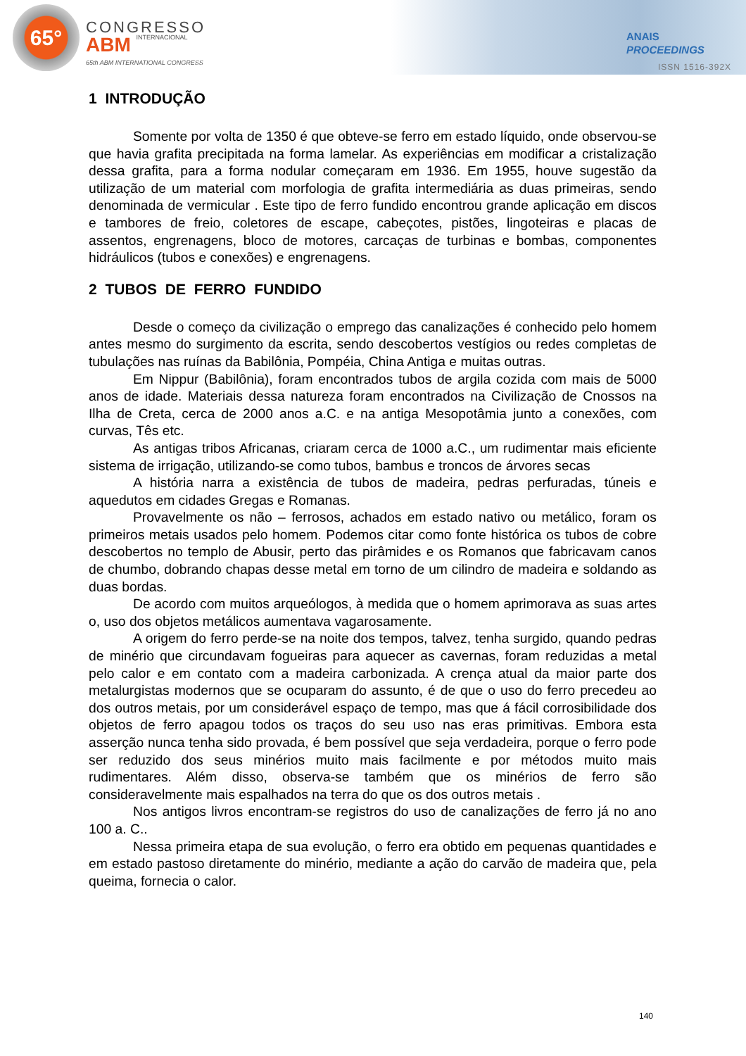65° CONGRESSO
ABM INTERNACIONAL
65th ABM INTERNATIONAL CONGRESS
ANAIS
PROCEEDINGS
ISSN 1516-392X
1 INTRODUÇÃO
Somente por volta de 1350 é que obteve-se ferro em estado líquido, onde observou-se que havia grafita precipitada na forma lamelar. As experiências em modificar a cristalização dessa grafita, para a forma nodular começaram em 1936. Em 1955, houve sugestão da utilização de um material com morfologia de grafita intermediária as duas primeiras, sendo denominada de vermicular . Este tipo de ferro fundido encontrou grande aplicação em discos e tambores de freio, coletores de escape, cabeçotes, pistões, lingoteiras e placas de assentos, engrenagens, bloco de motores, carcaças de turbinas e bombas, componentes hidráulicos (tubos e conexões) e engrenagens.
2 TUBOS DE FERRO FUNDIDO
Desde o começo da civilização o emprego das canalizações é conhecido pelo homem antes mesmo do surgimento da escrita, sendo descobertos vestígios ou redes completas de tubulações nas ruínas da Babilônia, Pompéia, China Antiga e muitas outras.
Em Nippur (Babilônia), foram encontrados tubos de argila cozida com mais de 5000 anos de idade. Materiais dessa natureza foram encontrados na Civilização de Cnossos na Ilha de Creta, cerca de 2000 anos a.C. e na antiga Mesopotâmia junto a conexões, com curvas, Tês etc.
As antigas tribos Africanas, criaram cerca de 1000 a.C., um rudimentar mais eficiente sistema de irrigação, utilizando-se como tubos, bambus e troncos de árvores secas
A história narra a existência de tubos de madeira, pedras perfuradas, túneis e aquedutos em cidades Gregas e Romanas.
Provavelmente os não – ferrosos, achados em estado nativo ou metálico, foram os primeiros metais usados pelo homem. Podemos citar como fonte histórica os tubos de cobre descobertos no templo de Abusir, perto das pirâmides e os Romanos que fabricavam canos de chumbo, dobrando chapas desse metal em torno de um cilindro de madeira e soldando as duas bordas.
De acordo com muitos arqueólogos, à medida que o homem aprimorava as suas artes o, uso dos objetos metálicos aumentava vagarosamente.
A origem do ferro perde-se na noite dos tempos, talvez, tenha surgido, quando pedras de minério que circundavam fogueiras para aquecer as cavernas, foram reduzidas a metal pelo calor e em contato com a madeira carbonizada. A crença atual da maior parte dos metalurgistas modernos que se ocuparam do assunto, é de que o uso do ferro precedeu ao dos outros metais, por um considerável espaço de tempo, mas que á fácil corrosibilidade dos objetos de ferro apagou todos os traços do seu uso nas eras primitivas. Embora esta asserção nunca tenha sido provada, é bem possível que seja verdadeira, porque o ferro pode ser reduzido dos seus minérios muito mais facilmente e por métodos muito mais rudimentares. Além disso, observa-se também que os minérios de ferro são consideravelmente mais espalhados na terra do que os dos outros metais .
Nos antigos livros encontram-se registros do uso de canalizações de ferro já no ano 100 a. C..
Nessa primeira etapa de sua evolução, o ferro era obtido em pequenas quantidades e em estado pastoso diretamente do minério, mediante a ação do carvão de madeira que, pela queima, fornecia o calor.
140